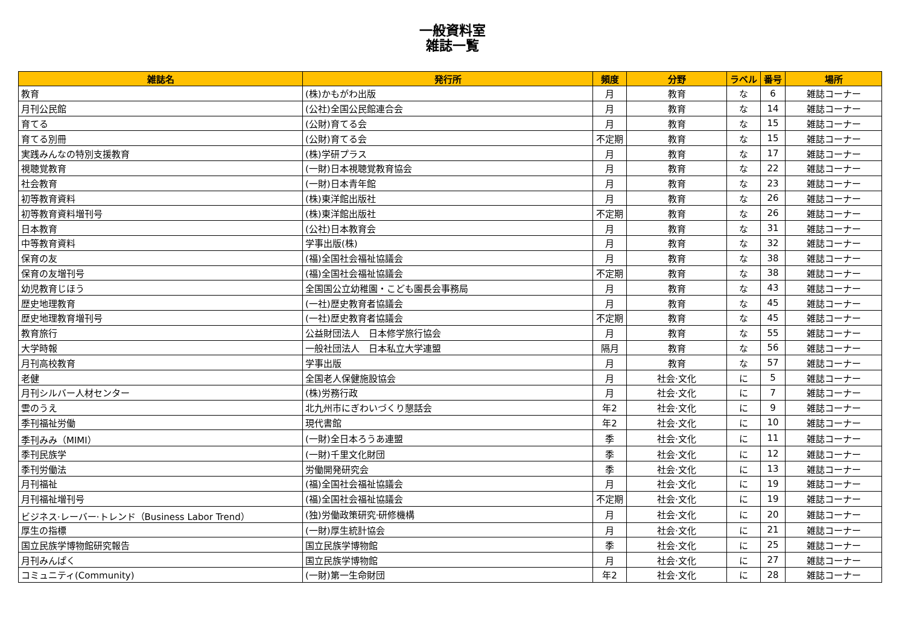一般資料室
雑誌一覧
| 雑誌名 | 発行所 | 頻度 | 分野 | ラベル | 番号 | 場所 |
| --- | --- | --- | --- | --- | --- | --- |
| 教育 | (株)かもがわ出版 | 月 | 教育 | な | 6 | 雑誌コーナー |
| 月刊公民館 | (公社)全国公民館連合会 | 月 | 教育 | な | 14 | 雑誌コーナー |
| 育てる | (公財)育てる会 | 月 | 教育 | な | 15 | 雑誌コーナー |
| 育てる別冊 | (公財)育てる会 | 不定期 | 教育 | な | 15 | 雑誌コーナー |
| 実践みんなの特別支援教育 | (株)学研プラス | 月 | 教育 | な | 17 | 雑誌コーナー |
| 視聴覚教育 | (一財)日本視聴覚教育協会 | 月 | 教育 | な | 22 | 雑誌コーナー |
| 社会教育 | (一財)日本青年館 | 月 | 教育 | な | 23 | 雑誌コーナー |
| 初等教育資料 | (株)東洋館出版社 | 月 | 教育 | な | 26 | 雑誌コーナー |
| 初等教育資料増刊号 | (株)東洋館出版社 | 不定期 | 教育 | な | 26 | 雑誌コーナー |
| 日本教育 | (公社)日本教育会 | 月 | 教育 | な | 31 | 雑誌コーナー |
| 中等教育資料 | 学事出版(株) | 月 | 教育 | な | 32 | 雑誌コーナー |
| 保育の友 | (福)全国社会福祉協議会 | 月 | 教育 | な | 38 | 雑誌コーナー |
| 保育の友増刊号 | (福)全国社会福祉協議会 | 不定期 | 教育 | な | 38 | 雑誌コーナー |
| 幼児教育じほう | 全国国公立幼稚園・こども園長会事務局 | 月 | 教育 | な | 43 | 雑誌コーナー |
| 歴史地理教育 | (一社)歴史教育者協議会 | 月 | 教育 | な | 45 | 雑誌コーナー |
| 歴史地理教育増刊号 | (一社)歴史教育者協議会 | 不定期 | 教育 | な | 45 | 雑誌コーナー |
| 教育旅行 | 公益財団法人 日本修学旅行協会 | 月 | 教育 | な | 55 | 雑誌コーナー |
| 大学時報 | 一般社団法人 日本私立大学連盟 | 隔月 | 教育 | な | 56 | 雑誌コーナー |
| 月刊高校教育 | 学事出版 | 月 | 教育 | な | 57 | 雑誌コーナー |
| 老健 | 全国老人保健施設協会 | 月 | 社会·文化 | に | 5 | 雑誌コーナー |
| 月刊シルバー人材センター | (株)労務行政 | 月 | 社会·文化 | に | 7 | 雑誌コーナー |
| 雲のうえ | 北九州市にぎわいづくり懇話会 | 年2 | 社会·文化 | に | 9 | 雑誌コーナー |
| 季刊福祉労働 | 現代書館 | 年2 | 社会·文化 | に | 10 | 雑誌コーナー |
| 季刊みみ（MIMI） | (一財)全日本ろうあ連盟 | 季 | 社会·文化 | に | 11 | 雑誌コーナー |
| 季刊民族学 | (一財)千里文化財団 | 季 | 社会·文化 | に | 12 | 雑誌コーナー |
| 季刊労働法 | 労働開発研究会 | 季 | 社会·文化 | に | 13 | 雑誌コーナー |
| 月刊福祉 | (福)全国社会福祉協議会 | 月 | 社会·文化 | に | 19 | 雑誌コーナー |
| 月刊福祉増刊号 | (福)全国社会福祉協議会 | 不定期 | 社会·文化 | に | 19 | 雑誌コーナー |
| ビジネス·レーバー·トレンド（Business Labor Trend） | (独)労働政策研究·研修機構 | 月 | 社会·文化 | に | 20 | 雑誌コーナー |
| 厚生の指標 | (一財)厚生統計協会 | 月 | 社会·文化 | に | 21 | 雑誌コーナー |
| 国立民族学博物館研究報告 | 国立民族学博物館 | 季 | 社会·文化 | に | 25 | 雑誌コーナー |
| 月刊みんぱく | 国立民族学博物館 | 月 | 社会·文化 | に | 27 | 雑誌コーナー |
| コミュニティ(Community) | (一財)第一生命財団 | 年2 | 社会·文化 | に | 28 | 雑誌コーナー |